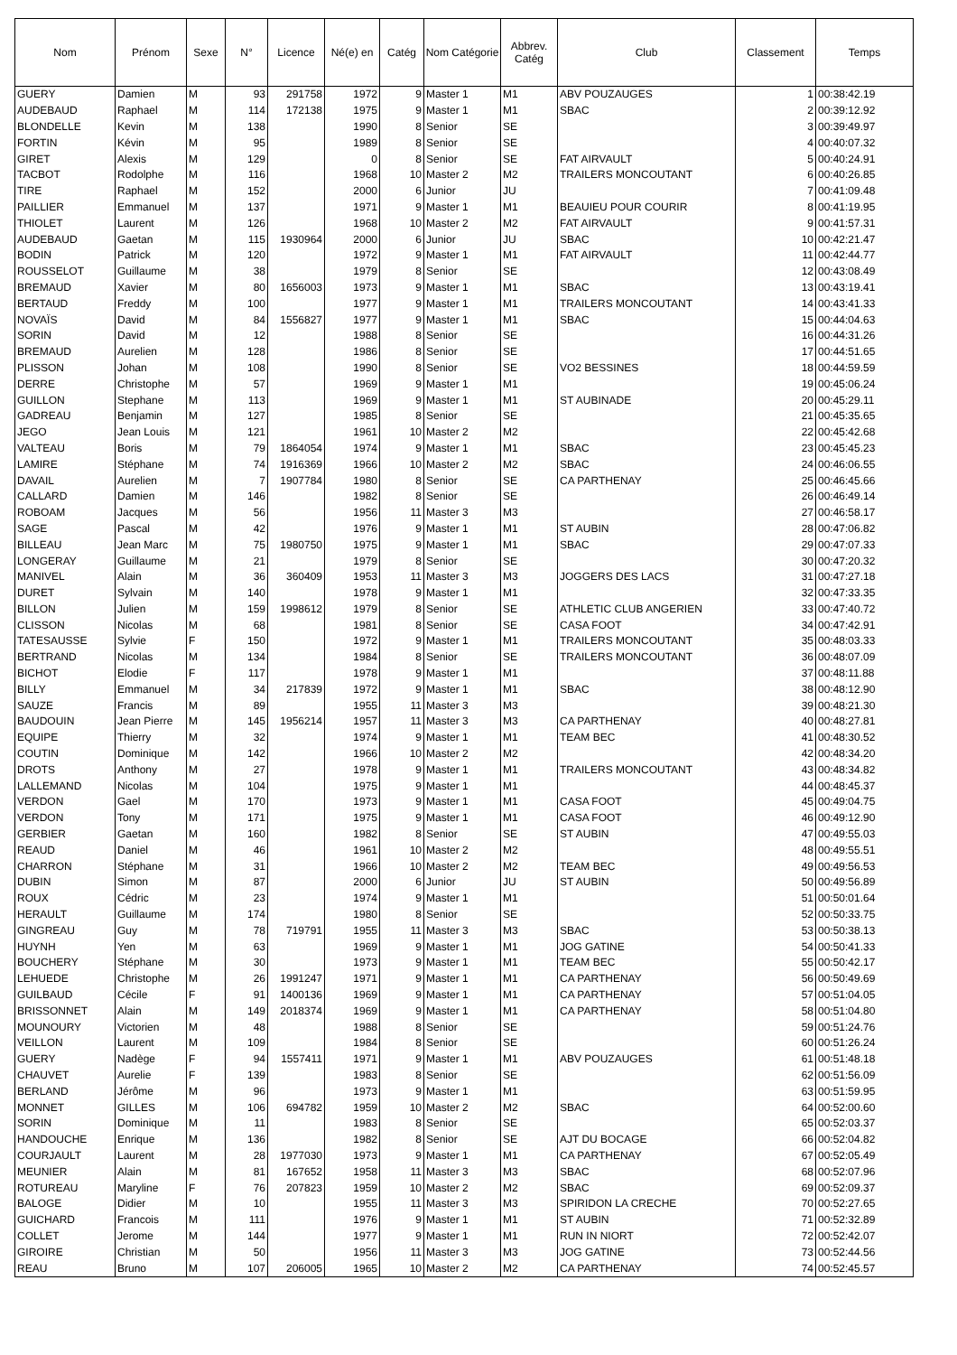| Nom | Prénom | Sexe | N° | Licence | Né(e) en | Catég | Nom Catégorie | Abbrev. Catég | Club | Classement | Temps |
| --- | --- | --- | --- | --- | --- | --- | --- | --- | --- | --- | --- |
| GUERY | Damien | M | 93 | 291758 | 1972 | 9 | Master 1 | M1 | ABV POUZAUGES | 1 | 00:38:42.19 |
| AUDEBAUD | Raphael | M | 114 | 172138 | 1975 | 9 | Master 1 | M1 | SBAC | 2 | 00:39:12.92 |
| BLONDELLE | Kevin | M | 138 | | 1990 | 8 | Senior | SE | | 3 | 00:39:49.97 |
| FORTIN | Kévin | M | 95 | | 1989 | 8 | Senior | SE | | 4 | 00:40:07.32 |
| GIRET | Alexis | M | 129 | | 0 | 8 | Senior | SE | FAT AIRVAULT | 5 | 00:40:24.91 |
| TACBOT | Rodolphe | M | 116 | | 1968 | 10 | Master 2 | M2 | TRAILERS MONCOUTANT | 6 | 00:40:26.85 |
| TIRE | Raphael | M | 152 | | 2000 | 6 | Junior | JU | | 7 | 00:41:09.48 |
| PAILLIER | Emmanuel | M | 137 | | 1971 | 9 | Master 1 | M1 | BEAUIEU POUR COURIR | 8 | 00:41:19.95 |
| THIOLET | Laurent | M | 126 | | 1968 | 10 | Master 2 | M2 | FAT AIRVAULT | 9 | 00:41:57.31 |
| AUDEBAUD | Gaetan | M | 115 | 1930964 | 2000 | 6 | Junior | JU | SBAC | 10 | 00:42:21.47 |
| BODIN | Patrick | M | 120 | | 1972 | 9 | Master 1 | M1 | FAT AIRVAULT | 11 | 00:42:44.77 |
| ROUSSELOT | Guillaume | M | 38 | | 1979 | 8 | Senior | SE | | 12 | 00:43:08.49 |
| BREMAUD | Xavier | M | 80 | 1656003 | 1973 | 9 | Master 1 | M1 | SBAC | 13 | 00:43:19.41 |
| BERTAUD | Freddy | M | 100 | | 1977 | 9 | Master 1 | M1 | TRAILERS MONCOUTANT | 14 | 00:43:41.33 |
| NOVAÏS | David | M | 84 | 1556827 | 1977 | 9 | Master 1 | M1 | SBAC | 15 | 00:44:04.63 |
| SORIN | David | M | 12 | | 1988 | 8 | Senior | SE | | 16 | 00:44:31.26 |
| BREMAUD | Aurelien | M | 128 | | 1986 | 8 | Senior | SE | | 17 | 00:44:51.65 |
| PLISSON | Johan | M | 108 | | 1990 | 8 | Senior | SE | VO2 BESSINES | 18 | 00:44:59.59 |
| DERRE | Christophe | M | 57 | | 1969 | 9 | Master 1 | M1 | | 19 | 00:45:06.24 |
| GUILLON | Stephane | M | 113 | | 1969 | 9 | Master 1 | M1 | ST AUBINADE | 20 | 00:45:29.11 |
| GADREAU | Benjamin | M | 127 | | 1985 | 8 | Senior | SE | | 21 | 00:45:35.65 |
| JEGO | Jean Louis | M | 121 | | 1961 | 10 | Master 2 | M2 | | 22 | 00:45:42.68 |
| VALTEAU | Boris | M | 79 | 1864054 | 1974 | 9 | Master 1 | M1 | SBAC | 23 | 00:45:45.23 |
| LAMIRE | Stéphane | M | 74 | 1916369 | 1966 | 10 | Master 2 | M2 | SBAC | 24 | 00:46:06.55 |
| DAVAIL | Aurelien | M | 7 | 1907784 | 1980 | 8 | Senior | SE | CA PARTHENAY | 25 | 00:46:45.66 |
| CALLARD | Damien | M | 146 | | 1982 | 8 | Senior | SE | | 26 | 00:46:49.14 |
| ROBOAM | Jacques | M | 56 | | 1956 | 11 | Master 3 | M3 | | 27 | 00:46:58.17 |
| SAGE | Pascal | M | 42 | | 1976 | 9 | Master 1 | M1 | ST AUBIN | 28 | 00:47:06.82 |
| BILLEAU | Jean Marc | M | 75 | 1980750 | 1975 | 9 | Master 1 | M1 | SBAC | 29 | 00:47:07.33 |
| LONGERAY | Guillaume | M | 21 | | 1979 | 8 | Senior | SE | | 30 | 00:47:20.32 |
| MANIVEL | Alain | M | 36 | 360409 | 1953 | 11 | Master 3 | M3 | JOGGERS DES LACS | 31 | 00:47:27.18 |
| DURET | Sylvain | M | 140 | | 1978 | 9 | Master 1 | M1 | | 32 | 00:47:33.35 |
| BILLON | Julien | M | 159 | 1998612 | 1979 | 8 | Senior | SE | ATHLETIC CLUB ANGERIEN | 33 | 00:47:40.72 |
| CLISSON | Nicolas | M | 68 | | 1981 | 8 | Senior | SE | CASA FOOT | 34 | 00:47:42.91 |
| TATESAUSSE | Sylvie | F | 150 | | 1972 | 9 | Master 1 | M1 | TRAILERS MONCOUTANT | 35 | 00:48:03.33 |
| BERTRAND | Nicolas | M | 134 | | 1984 | 8 | Senior | SE | TRAILERS MONCOUTANT | 36 | 00:48:07.09 |
| BICHOT | Elodie | F | 117 | | 1978 | 9 | Master 1 | M1 | | 37 | 00:48:11.88 |
| BILLY | Emmanuel | M | 34 | 217839 | 1972 | 9 | Master 1 | M1 | SBAC | 38 | 00:48:12.90 |
| SAUZE | Francis | M | 89 | | 1955 | 11 | Master 3 | M3 | | 39 | 00:48:21.30 |
| BAUDOUIN | Jean Pierre | M | 145 | 1956214 | 1957 | 11 | Master 3 | M3 | CA PARTHENAY | 40 | 00:48:27.81 |
| EQUIPE | Thierry | M | 32 | | 1974 | 9 | Master 1 | M1 | TEAM BEC | 41 | 00:48:30.52 |
| COUTIN | Dominique | M | 142 | | 1966 | 10 | Master 2 | M2 | | 42 | 00:48:34.20 |
| DROTS | Anthony | M | 27 | | 1978 | 9 | Master 1 | M1 | TRAILERS MONCOUTANT | 43 | 00:48:34.82 |
| LALLEMAND | Nicolas | M | 104 | | 1975 | 9 | Master 1 | M1 | | 44 | 00:48:45.37 |
| VERDON | Gael | M | 170 | | 1973 | 9 | Master 1 | M1 | CASA FOOT | 45 | 00:49:04.75 |
| VERDON | Tony | M | 171 | | 1975 | 9 | Master 1 | M1 | CASA FOOT | 46 | 00:49:12.90 |
| GERBIER | Gaetan | M | 160 | | 1982 | 8 | Senior | SE | ST AUBIN | 47 | 00:49:55.03 |
| REAUD | Daniel | M | 46 | | 1961 | 10 | Master 2 | M2 | | 48 | 00:49:55.51 |
| CHARRON | Stéphane | M | 31 | | 1966 | 10 | Master 2 | M2 | TEAM BEC | 49 | 00:49:56.53 |
| DUBIN | Simon | M | 87 | | 2000 | 6 | Junior | JU | ST AUBIN | 50 | 00:49:56.89 |
| ROUX | Cédric | M | 23 | | 1974 | 9 | Master 1 | M1 | | 51 | 00:50:01.64 |
| HERAULT | Guillaume | M | 174 | | 1980 | 8 | Senior | SE | | 52 | 00:50:33.75 |
| GINGREAU | Guy | M | 78 | 719791 | 1955 | 11 | Master 3 | M3 | SBAC | 53 | 00:50:38.13 |
| HUYNH | Yen | M | 63 | | 1969 | 9 | Master 1 | M1 | JOG GATINE | 54 | 00:50:41.33 |
| BOUCHERY | Stéphane | M | 30 | | 1973 | 9 | Master 1 | M1 | TEAM BEC | 55 | 00:50:42.17 |
| LEHUEDE | Christophe | M | 26 | 1991247 | 1971 | 9 | Master 1 | M1 | CA PARTHENAY | 56 | 00:50:49.69 |
| GUILBAUD | Cécile | F | 91 | 1400136 | 1969 | 9 | Master 1 | M1 | CA PARTHENAY | 57 | 00:51:04.05 |
| BRISSONNET | Alain | M | 149 | 2018374 | 1969 | 9 | Master 1 | M1 | CA PARTHENAY | 58 | 00:51:04.80 |
| MOUNOURY | Victorien | M | 48 | | 1988 | 8 | Senior | SE | | 59 | 00:51:24.76 |
| VEILLON | Laurent | M | 109 | | 1984 | 8 | Senior | SE | | 60 | 00:51:26.24 |
| GUERY | Nadège | F | 94 | 1557411 | 1971 | 9 | Master 1 | M1 | ABV POUZAUGES | 61 | 00:51:48.18 |
| CHAUVET | Aurelie | F | 139 | | 1983 | 8 | Senior | SE | | 62 | 00:51:56.09 |
| BERLAND | Jérôme | M | 96 | | 1973 | 9 | Master 1 | M1 | | 63 | 00:51:59.95 |
| MONNET | GILLES | M | 106 | 694782 | 1959 | 10 | Master 2 | M2 | SBAC | 64 | 00:52:00.60 |
| SORIN | Dominique | M | 11 | | 1983 | 8 | Senior | SE | | 65 | 00:52:03.37 |
| HANDOUCHE | Enrique | M | 136 | | 1982 | 8 | Senior | SE | AJT DU BOCAGE | 66 | 00:52:04.82 |
| COURJAULT | Laurent | M | 28 | 1977030 | 1973 | 9 | Master 1 | M1 | CA PARTHENAY | 67 | 00:52:05.49 |
| MEUNIER | Alain | M | 81 | 167652 | 1958 | 11 | Master 3 | M3 | SBAC | 68 | 00:52:07.96 |
| ROTUREAU | Maryline | F | 76 | 207823 | 1959 | 10 | Master 2 | M2 | SBAC | 69 | 00:52:09.37 |
| BALOGE | Didier | M | 10 | | 1955 | 11 | Master 3 | M3 | SPIRIDON LA CRECHE | 70 | 00:52:27.65 |
| GUICHARD | Francois | M | 111 | | 1976 | 9 | Master 1 | M1 | ST AUBIN | 71 | 00:52:32.89 |
| COLLET | Jerome | M | 144 | | 1977 | 9 | Master 1 | M1 | RUN IN NIORT | 72 | 00:52:42.07 |
| GIROIRE | Christian | M | 50 | | 1956 | 11 | Master 3 | M3 | JOG GATINE | 73 | 00:52:44.56 |
| REAU | Bruno | M | 107 | 206005 | 1965 | 10 | Master 2 | M2 | CA PARTHENAY | 74 | 00:52:45.57 |